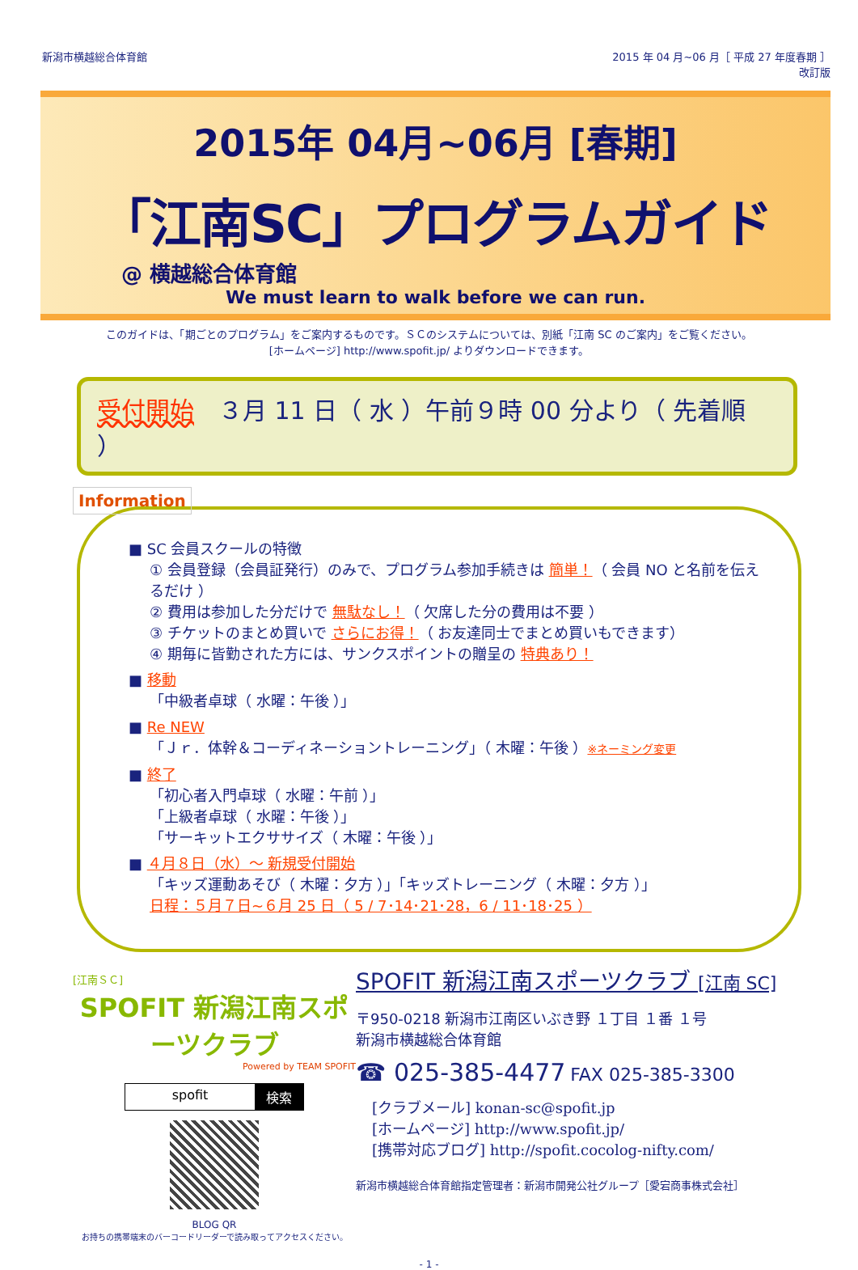新潟市横越総合体育館 2015 年 04 月~06 月［ 平成 27 年度春期 ］
改訂版
2015年 04月~06月 [春期]
「江南SC」プログラムガイド
@ 横越総合体育館
We must learn to walk before we can run.
このガイドは、「期ごとのプログラム」をご案内するものです。ＳＣのシステムについては、別紙「江南 SC のご案内」をご覧ください。
[ホームページ] http://www.spofit.jp/ よりダウンロードできます。
受付開始　３月 11 日（ 水 ）午前９時 00 分より（ 先着順 ）
Information
■ SC 会員スクールの特徴
① 会員登録（会員証発行）のみで、プログラム参加手続きは 簡単！（ 会員 NO と名前を伝えるだけ ）
② 費用は参加した分だけで 無駄なし！（ 欠席した分の費用は不要 ）
③ チケットのまとめ買いで さらにお得！（ お友達同士でまとめ買いもできます）
④ 期毎に皆勤された方には、サンクスポイントの贈呈の 特典あり！
■ 移動
「中級者卓球（ 水曜：午後 ）」
■ Re NEW
「Ｊｒ．体幹＆コーディネーショントレーニング」（ 木曜：午後 ）※ネーミング変更
■ 終了
「初心者入門卓球（ 水曜：午前 ）」
「上級者卓球（ 水曜：午後 ）」
「サーキットエクササイズ（ 木曜：午後 ）」
■ ４月８日（水）～ 新規受付開始
「キッズ運動あそび（ 木曜：夕方 ）」「キッズトレーニング（ 木曜：夕方 ）」
日程：５月７日~６月 25 日（ 5 / 7･14･21･28，6 / 11･18･25 ）
[江南ＳＣ]
SPOFIT 新潟江南スポーツクラブ
Powered by TEAM SPOFIT
spofit 検索
BLOG QR
お持ちの携帯端末のバーコードリーダーで読み取ってアクセスください。
SPOFIT 新潟江南スポーツクラブ [江南 SC]
〒950-0218 新潟市江南区いぶき野 １丁目 １番 １号
新潟市横越総合体育館
☎ 025-385-4477 FAX 025-385-3300
[クラブメール] konan-sc@spofit.jp
[ホームページ] http://www.spofit.jp/
[携帯対応ブログ] http://spofit.cocolog-nifty.com/
新潟市横越総合体育館指定管理者：新潟市開発公社グループ［愛宕商事株式会社］
- 1 -